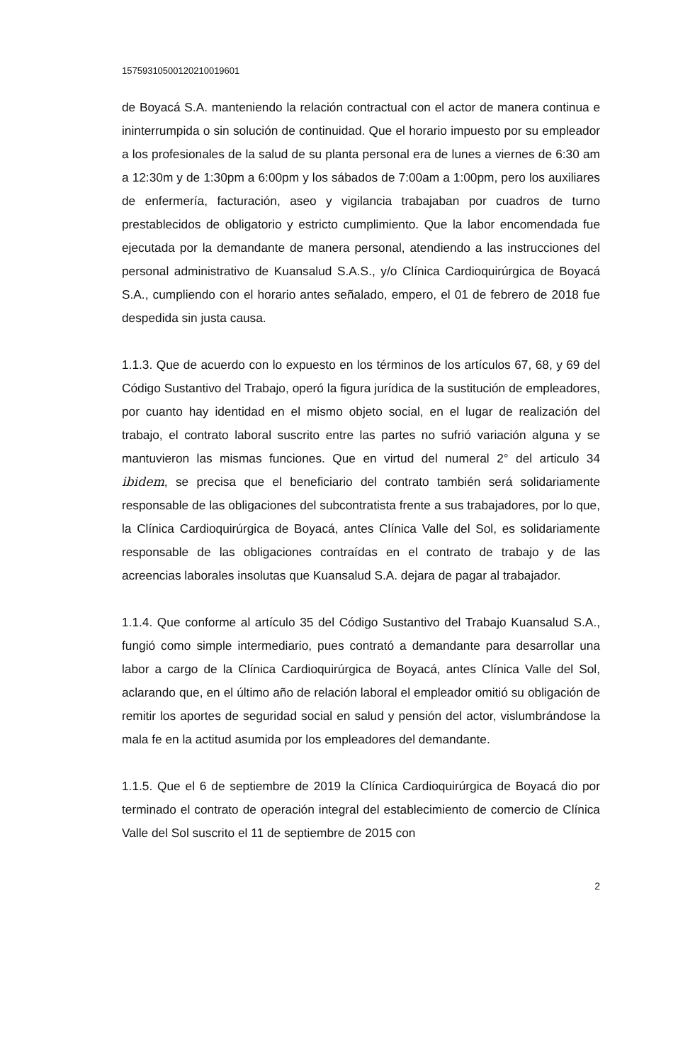15759310500120210019601
de Boyacá S.A. manteniendo la relación contractual con el actor de manera continua e ininterrumpida o sin solución de continuidad. Que el horario impuesto por su empleador a los profesionales de la salud de su planta personal era de lunes a viernes de 6:30 am a 12:30m y de 1:30pm a 6:00pm y los sábados de 7:00am a 1:00pm, pero los auxiliares de enfermería, facturación, aseo y vigilancia trabajaban por cuadros de turno prestablecidos de obligatorio y estricto cumplimiento. Que la labor encomendada fue ejecutada por la demandante de manera personal, atendiendo a las instrucciones del personal administrativo de Kuansalud S.A.S., y/o Clínica Cardioquirúrgica de Boyacá S.A., cumpliendo con el horario antes señalado, empero, el 01 de febrero de 2018 fue despedida sin justa causa.
1.1.3. Que de acuerdo con lo expuesto en los términos de los artículos 67, 68, y 69 del Código Sustantivo del Trabajo, operó la figura jurídica de la sustitución de empleadores, por cuanto hay identidad en el mismo objeto social, en el lugar de realización del trabajo, el contrato laboral suscrito entre las partes no sufrió variación alguna y se mantuvieron las mismas funciones. Que en virtud del numeral 2° del articulo 34 ibidem, se precisa que el beneficiario del contrato también será solidariamente responsable de las obligaciones del subcontratista frente a sus trabajadores, por lo que, la Clínica Cardioquirúrgica de Boyacá, antes Clínica Valle del Sol, es solidariamente responsable de las obligaciones contraídas en el contrato de trabajo y de las acreencias laborales insolutas que Kuansalud S.A. dejara de pagar al trabajador.
1.1.4. Que conforme al artículo 35 del Código Sustantivo del Trabajo Kuansalud S.A., fungió como simple intermediario, pues contrató a demandante para desarrollar una labor a cargo de la Clínica Cardioquirúrgica de Boyacá, antes Clínica Valle del Sol, aclarando que, en el último año de relación laboral el empleador omitió su obligación de remitir los aportes de seguridad social en salud y pensión del actor, vislumbrándose la mala fe en la actitud asumida por los empleadores del demandante.
1.1.5. Que el 6 de septiembre de 2019 la Clínica Cardioquirúrgica de Boyacá dio por terminado el contrato de operación integral del establecimiento de comercio de Clínica Valle del Sol suscrito el 11 de septiembre de 2015 con
2